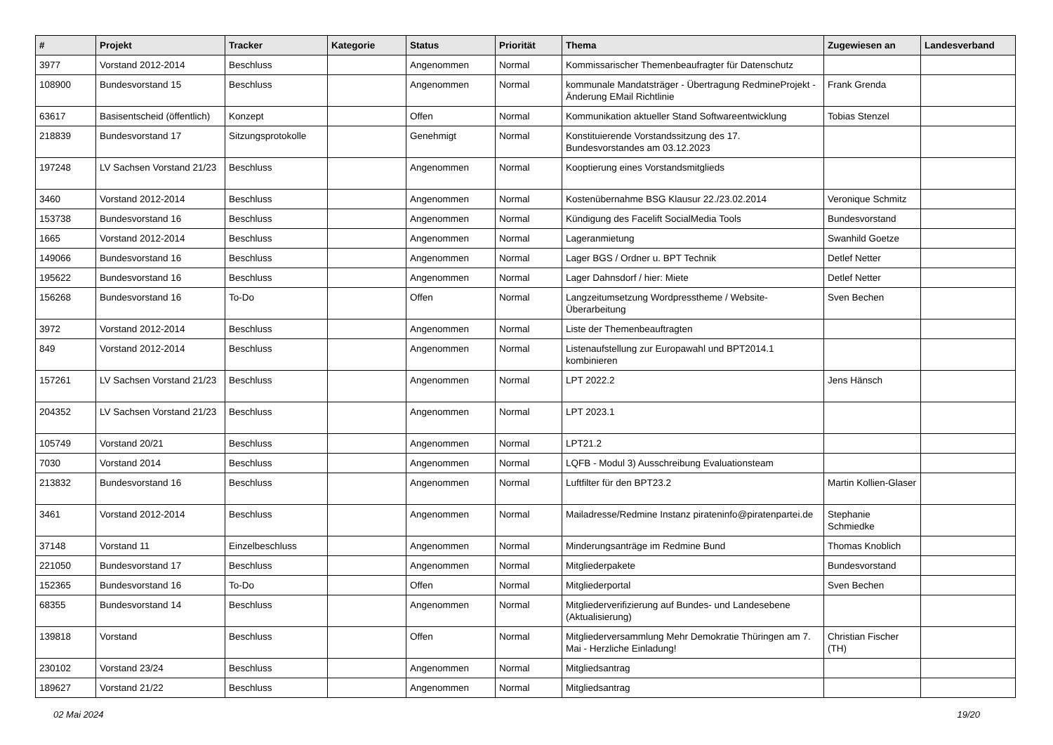| # | Projekt | Tracker | Kategorie | Status | Priorität | Thema | Zugewiesen an | Landesverband |
| --- | --- | --- | --- | --- | --- | --- | --- | --- |
| 3977 | Vorstand 2012-2014 | Beschluss | | Angenommen | Normal | Kommissarischer Themenbeaufragter für Datenschutz | | |
| 108900 | Bundesvorstand 15 | Beschluss | | Angenommen | Normal | kommunale Mandatsträger - Übertragung RedmineProjekt - Änderung EMail Richtlinie | Frank Grenda | |
| 63617 | Basisentscheid (öffentlich) | Konzept | | Offen | Normal | Kommunikation aktueller Stand Softwareentwicklung | Tobias Stenzel | |
| 218839 | Bundesvorstand 17 | Sitzungsprotokolle | | Genehmigt | Normal | Konstituierende Vorstandssitzung des 17. Bundesvorstandes am 03.12.2023 | | |
| 197248 | LV Sachsen Vorstand 21/23 | Beschluss | | Angenommen | Normal | Kooptierung eines Vorstandsmitglieds | | |
| 3460 | Vorstand 2012-2014 | Beschluss | | Angenommen | Normal | Kostenübernahme BSG Klausur 22./23.02.2014 | Veronique Schmitz | |
| 153738 | Bundesvorstand 16 | Beschluss | | Angenommen | Normal | Kündigung des Facelift SocialMedia Tools | Bundesvorstand | |
| 1665 | Vorstand 2012-2014 | Beschluss | | Angenommen | Normal | Lageranmietung | Swanhild Goetze | |
| 149066 | Bundesvorstand 16 | Beschluss | | Angenommen | Normal | Lager BGS / Ordner u. BPT Technik | Detlef Netter | |
| 195622 | Bundesvorstand 16 | Beschluss | | Angenommen | Normal | Lager Dahnsdorf / hier: Miete | Detlef Netter | |
| 156268 | Bundesvorstand 16 | To-Do | | Offen | Normal | Langzeitumsetzung Wordpresstheme / Website-Überarbeitung | Sven Bechen | |
| 3972 | Vorstand 2012-2014 | Beschluss | | Angenommen | Normal | Liste der Themenbeauftragten | | |
| 849 | Vorstand 2012-2014 | Beschluss | | Angenommen | Normal | Listenaufstellung zur Europawahl und BPT2014.1 kombinieren | | |
| 157261 | LV Sachsen Vorstand 21/23 | Beschluss | | Angenommen | Normal | LPT 2022.2 | Jens Hänsch | |
| 204352 | LV Sachsen Vorstand 21/23 | Beschluss | | Angenommen | Normal | LPT 2023.1 | | |
| 105749 | Vorstand 20/21 | Beschluss | | Angenommen | Normal | LPT21.2 | | |
| 7030 | Vorstand 2014 | Beschluss | | Angenommen | Normal | LQFB - Modul 3) Ausschreibung Evaluationsteam | | |
| 213832 | Bundesvorstand 16 | Beschluss | | Angenommen | Normal | Luftfilter für den BPT23.2 | Martin Kollien-Glaser | |
| 3461 | Vorstand 2012-2014 | Beschluss | | Angenommen | Normal | Mailadresse/Redmine Instanz pirateninfo@piratenpartei.de | Stephanie Schmiedke | |
| 37148 | Vorstand 11 | Einzelbeschluss | | Angenommen | Normal | Minderungsanträge im Redmine Bund | Thomas Knoblich | |
| 221050 | Bundesvorstand 17 | Beschluss | | Angenommen | Normal | Mitgliederpakete | Bundesvorstand | |
| 152365 | Bundesvorstand 16 | To-Do | | Offen | Normal | Mitgliederportal | Sven Bechen | |
| 68355 | Bundesvorstand 14 | Beschluss | | Angenommen | Normal | Mitgliederverifizierung auf Bundes- und Landesebene (Aktualisierung) | | |
| 139818 | Vorstand | Beschluss | | Offen | Normal | Mitgliederversammlung Mehr Demokratie Thüringen am 7. Mai - Herzliche Einladung! | Christian Fischer (TH) | |
| 230102 | Vorstand 23/24 | Beschluss | | Angenommen | Normal | Mitgliedsantrag | | |
| 189627 | Vorstand 21/22 | Beschluss | | Angenommen | Normal | Mitgliedsantrag | | |
02 Mai 2024 19/20